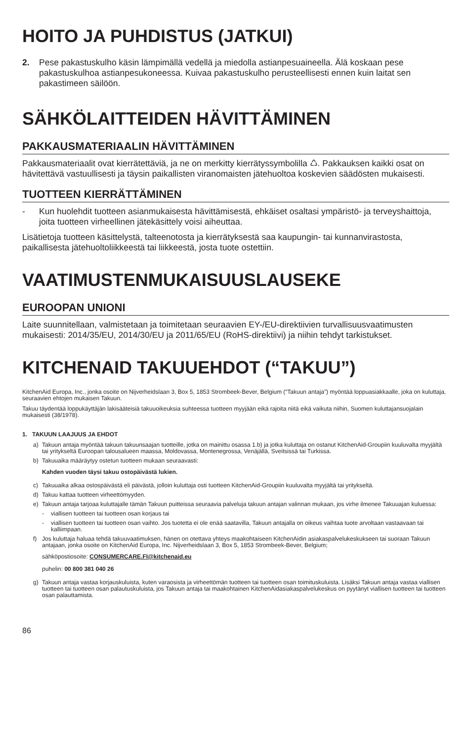HOITO JA PUHDISTUS (JATKUI)
2. Pese pakastuskulho käsin lämpimällä vedellä ja miedolla astianpesuaineella. Älä koskaan pese pakastuskulhoa astianpesukoneessa. Kuivaa pakastuskulho perusteellisesti ennen kuin laitat sen pakastimeen säilöön.
SÄHKÖLAITTEIDEN HÄVITTÄMINEN
PAKKAUSMATERIAALIN HÄVITTÄMINEN
Pakkausmateriaalit ovat kierrätettäviä, ja ne on merkitty kierrätyssymbolilla ♺. Pakkauksen kaikki osat on hävitettävä vastuullisesti ja täysin paikallisten viranomaisten jätehuoltoa koskevien säädösten mukaisesti.
TUOTTEEN KIERRÄTTÄMINEN
- Kun huolehdit tuotteen asianmukaisesta hävittämisestä, ehkäiset osaltasi ympäristö- ja terveyshaittoja, joita tuotteen virheellinen jätekäsittely voisi aiheuttaa.
Lisätietoja tuotteen käsittelystä, talteenotosta ja kierrätyksestä saa kaupungin- tai kunnanvirastosta, paikallisesta jätehuoltoliikkeestä tai liikkeestä, josta tuote ostettiin.
VAATIMUSTENMUKAISUUSLAUSEKE
EUROOPAN UNIONI
Laite suunnitellaan, valmistetaan ja toimitetaan seuraavien EY-/EU-direktiivien turvallisuusvaatimusten mukaisesti: 2014/35/EU, 2014/30/EU ja 2011/65/EU (RoHS-direktiivi) ja niihin tehdyt tarkistukset.
KITCHENAID TAKUUEHDOT (“TAKUU”)
KitchenAid Europa, Inc., jonka osoite on Nijverheidslaan 3, Box 5, 1853 Strombeek-Bever, Belgium (“Takuun antaja”) myöntää loppuasiakkaalle, joka on kuluttaja, seuraavien ehtojen mukaisen Takuun.
Takuu täydentää loppukäyttäjän lakisääteisiä takuuoikeuksia suhteessa tuotteen myyjään eikä rajoita niitä eikä vaikuta niihin, Suomen kuluttajansuojalain mukaisesti (38/1978).
1. TAKUUN LAAJUUS JA EHDOT
a) Takuun antaja myöntää takuun takuunsaajan tuotteille, jotka on mainittu osassa 1.b) ja jotka kuluttaja on ostanut KitchenAid-Groupiin kuuluvalta myyjältä tai yritykseltä Euroopan talousalueen maassa, Moldovassa, Montenegrossa, Venäjällä, Sveitsissä tai Turkissa.
b) Takuuaika määräytyy ostetun tuotteen mukaan seuraavasti:
Kahden vuoden täysi takuu ostopäivästä lukien.
c) Takuuaika alkaa ostospäivästä eli päivästä, jolloin kuluttaja osti tuotteen KitchenAid-Groupiin kuuluvalta myyjältä tai yritykseltä.
d) Takuu kattaa tuotteen virheettömyyden.
e) Takuun antaja tarjoaa kuluttajalle tämän Takuun puitteissa seuraavia palveluja takuun antajan valinnan mukaan, jos virhe ilmenee Takuuajan kuluessa:
- viallisen tuotteen tai tuotteen osan korjaus tai
- viallisen tuotteen tai tuotteen osan vaihto. Jos tuotetta ei ole enää saatavilla, Takuun antajalla on oikeus vaihtaa tuote arvoltaan vastaavaan tai kalliimpaan.
f) Jos kuluttaja haluaa tehdä takuuvaatimuksen, hänen on otettava yhteys maakohtaiseen KitchenAidin asiakaspalvelukeskukseen tai suoraan Takuun antajaan, jonka osoite on KitchenAid Europa, Inc. Nijverheidslaan 3, Box 5, 1853 Strombeek-Bever, Belgium;
sähköpostiosoite: CONSUMERCARE.FI@kitchenaid.eu
puhelin: 00 800 381 040 26
g) Takuun antaja vastaa korjauskuluista, kuten varaosista ja virheettömän tuotteen tai tuotteen osan toimituskuluista. Lisäksi Takuun antaja vastaa viallisen tuotteen tai tuotteen osan palautuskuluista, jos Takuun antaja tai maakohtainen KitchenAidasiakaspalvelukeskus on pyytänyt viallisen tuotteen tai tuotteen osan palauttamista.
86